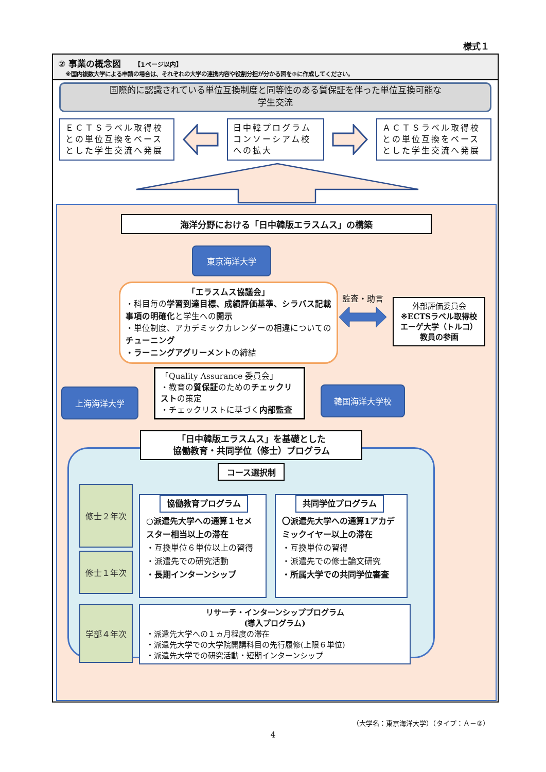様式１
② 事業の概念図 【1ページ以内】
※国内複数大学による申請の場合は、それぞれの大学の連携内容や役割分担が分かる図を③に作成してください。
国際的に認識されている単位互換制度と同等性のある質保証を伴った単位互換可能な
学生交流
ＥＣＴＳラベル取得校との単位互換をベースとした学生交流へ発展
日中韓プログラムコンソーシアム校への拡大
ＡＣＴＳラベル取得校との単位互換をベースとした学生交流へ発展
海洋分野における「日中韓版エラスムス」の構築
東京海洋大学
「エラスムス協議会」
・科目毎の学習到達目標、成績評価基準、シラバス記載事項の明確化と学生への開示
・単位制度、アカデミックカレンダーの相違についてのチューニング
・ラーニングアグリーメントの締結
監査・助言
外部評価委員会
※ECTSラベル取得校
エーゲ大学（トルコ）
教員の参画
上海海洋大学
「Quality Assurance 委員会」
・教育の質保証のためのチェックリストの策定
・チェックリストに基づく内部監査
韓国海洋大学校
「日中韓版エラスムス」を基礎とした
協働教育・共同学位（修士）プログラム
コース選択制
修士２年次
修士１年次
協働教育プログラム
○派遣先大学への通算１セメスター相当以上の滞在
・互換単位６単位以上の習得
・派遣先での研究活動
・長期インターンシップ
共同学位プログラム
〇派遣先大学への通算1アカデミックイヤー以上の滞在
・互換単位の習得
・派遣先での修士論文研究
・所属大学での共同学位審査
学部４年次
リサーチ・インターンシッププログラム
(導入プログラム)
・派遣先大学への１ヵ月程度の滞在
・派遣先大学での大学院開講科目の先行履修(上限６単位)
・派遣先大学での研究活動・短期インターンシップ
（大学名：東京海洋大学）（タイプ：Ａ－②）
4